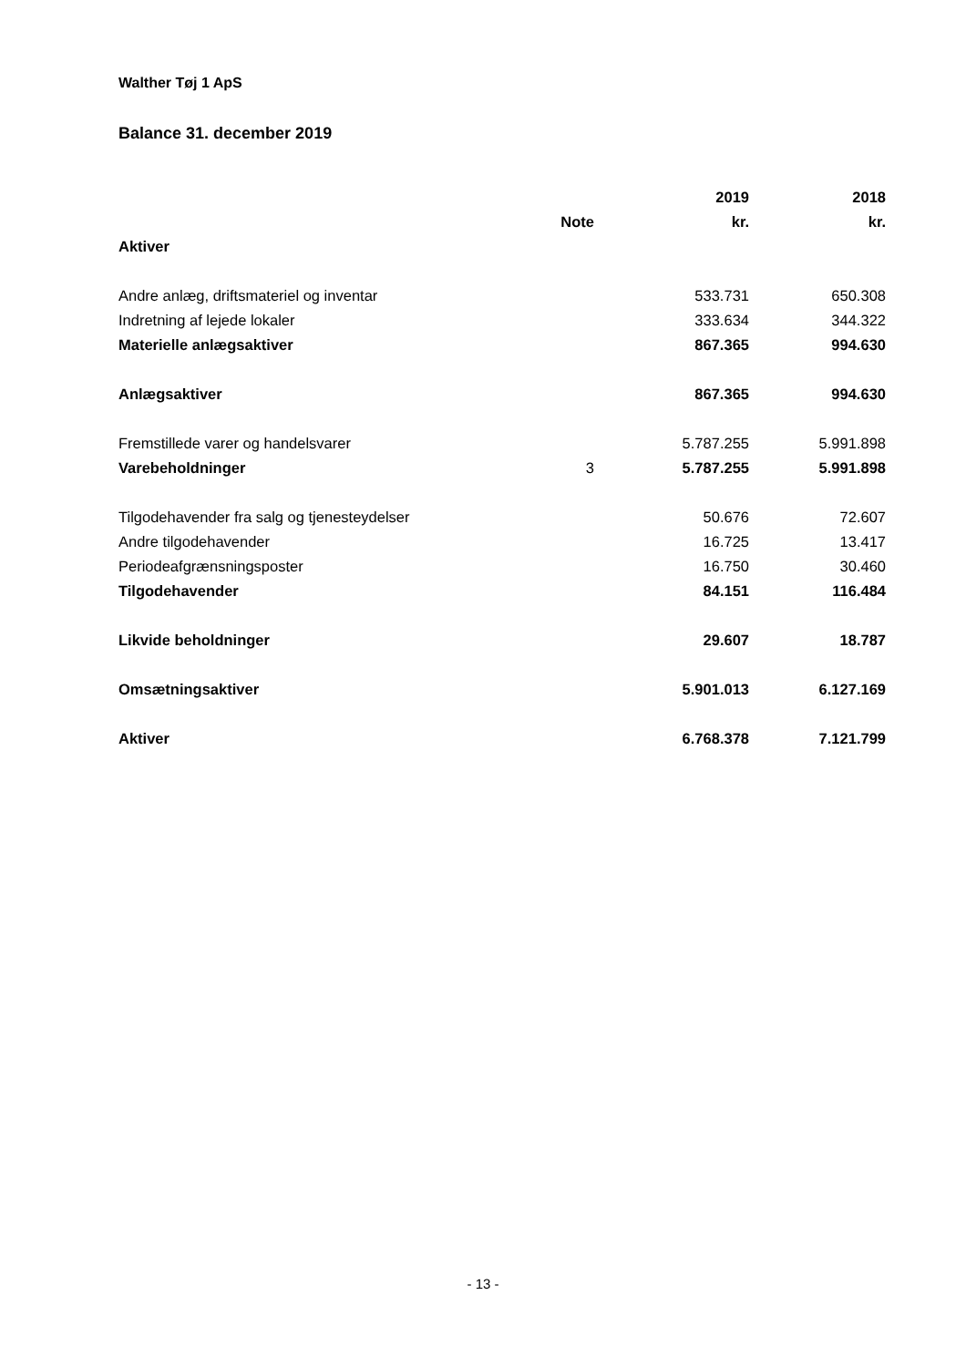Walther Tøj 1 ApS
Balance 31. december 2019
| | | 2019 | 2018 |
| --- | --- | --- | --- |
| | Note | kr. | kr. |
| Aktiver | | | |
| Andre anlæg, driftsmateriel og inventar | | 533.731 | 650.308 |
| Indretning af lejede lokaler | | 333.634 | 344.322 |
| Materielle anlægsaktiver | | 867.365 | 994.630 |
| Anlægsaktiver | | 867.365 | 994.630 |
| Fremstillede varer og handelsvarer | | 5.787.255 | 5.991.898 |
| Varebeholdninger | 3 | 5.787.255 | 5.991.898 |
| Tilgodehavender fra salg og tjenesteydelser | | 50.676 | 72.607 |
| Andre tilgodehavender | | 16.725 | 13.417 |
| Periodeafgrænsningsposter | | 16.750 | 30.460 |
| Tilgodehavender | | 84.151 | 116.484 |
| Likvide beholdninger | | 29.607 | 18.787 |
| Omsætningsaktiver | | 5.901.013 | 6.127.169 |
| Aktiver | | 6.768.378 | 7.121.799 |
- 13 -